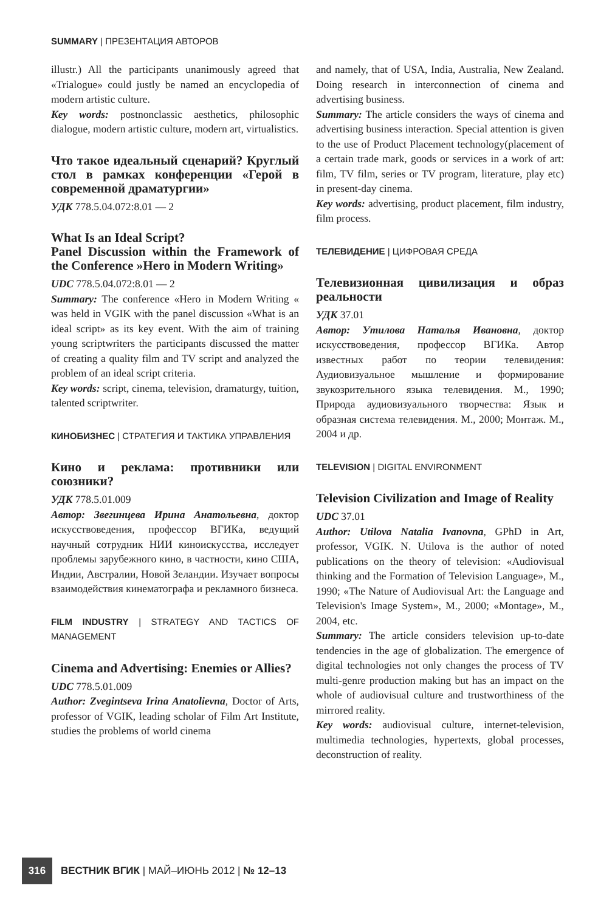SUMMARY | ПРЕЗЕНТАЦИЯ АВТОРОВ
illustr.) All the participants unanimously agreed that «Trialogue» could justly be named an encyclopedia of modern artistic culture.
Key words: postnonclassic aesthetics, philosophic dialogue, modern artistic culture, modern art, virtualistics.
Что такое идеальный сценарий? Круглый стол в рамках конференции «Герой в современной драматургии»
УДК 778.5.04.072:8.01 — 2
What Is an Ideal Script?
Panel Discussion within the Framework of the Conference »Hero in Modern Writing»
UDC 778.5.04.072:8.01 — 2
Summary: The conference «Hero in Modern Writing « was held in VGIK with the panel discussion «What is an ideal script» as its key event. With the aim of training young scriptwriters the participants discussed the matter of creating a quality film and TV script and analyzed the problem of an ideal script criteria.
Key words: script, cinema, television, dramaturgy, tuition, talented scriptwriter.
КИНОБИЗНЕС | СТРАТЕГИЯ И ТАКТИКА УПРАВЛЕНИЯ
Кино и реклама: противники или союзники?
УДК 778.5.01.009
Автор: Звегинцева Ирина Анатольевна, доктор искусствоведения, профессор ВГИКа, ведущий научный сотрудник НИИ киноискусства, исследует проблемы зарубежного кино, в частности, кино США, Индии, Австралии, Новой Зеландии. Изучает вопросы взаимодействия кинематографа и рекламного бизнеса.
FILM INDUSTRY | STRATEGY AND TACTICS OF MANAGEMENT
Cinema and Advertising: Enemies or Allies?
UDC 778.5.01.009
Author: Zvegintseva Irina Anatolievna, Doctor of Arts, professor of VGIK, leading scholar of Film Art Institute, studies the problems of world cinema
and namely, that of USA, India, Australia, New Zealand. Doing research in interconnection of cinema and advertising business.
Summary: The article considers the ways of cinema and advertising business interaction. Special attention is given to the use of Product Placement technology(placement of a certain trade mark, goods or services in a work of art: film, TV film, series or TV program, literature, play etc) in present-day cinema.
Key words: advertising, product placement, film industry, film process.
ТЕЛЕВИДЕНИЕ | ЦИФРОВАЯ СРЕДА
Телевизионная цивилизация и образ реальности
УДК 37.01
Автор: Утилова Наталья Ивановна, доктор искусствоведения, профессор ВГИКа. Автор известных работ по теории телевидения: Аудиовизуальное мышление и формирование звукозрительного языка телевидения. М., 1990; Природа аудиовизуального творчества: Язык и образная система телевидения. М., 2000; Монтаж. М., 2004 и др.
TELEVISION | DIGITAL ENVIRONMENT
Television Civilization and Image of Reality
UDC 37.01
Author: Utilova Natalia Ivanovna, GPhD in Art, professor, VGIK. N. Utilova is the author of noted publications on the theory of television: «Audiovisual thinking and the Formation of Television Language», M., 1990; «The Nature of Audiovisual Art: the Language and Television's Image System», M., 2000; «Montage», M., 2004, etc.
Summary: The article considers television up-to-date tendencies in the age of globalization. The emergence of digital technologies not only changes the process of TV multi-genre production making but has an impact on the whole of audiovisual culture and trustworthiness of the mirrored reality.
Key words: audiovisual culture, internet-television, multimedia technologies, hypertexts, global processes, deconstruction of reality.
316
ВЕСТНИК ВГИК | МАЙ–ИЮНЬ 2012 | № 12–13